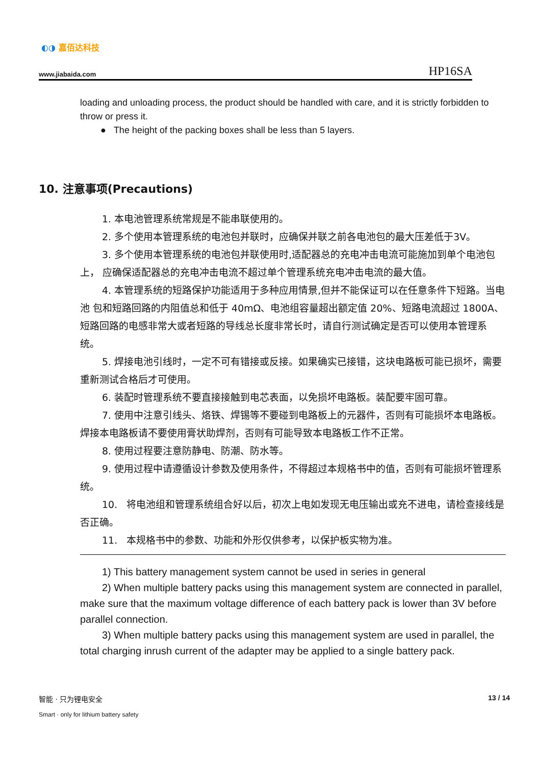◐◑ 嘉佰达科技
www.jiabaida.com HP16SA
loading and unloading process, the product should be handled with care, and it is strictly forbidden to throw or press it.
● The height of the packing boxes shall be less than 5 layers.
10. 注意事项(Precautions)
1. 本电池管理系统常规是不能串联使用的。
2. 多个使用本管理系统的电池包并联时，应确保并联之前各电池包的最大压差低于3V。
3. 多个使用本管理系统的电池包并联使用时,适配器总的充电冲击电流可能施加到单个电池包上， 应确保适配器总的充电冲击电流不超过单个管理系统充电冲击电流的最大值。
4. 本管理系统的短路保护功能适用于多种应用情景,但并不能保证可以在任意条件下短路。当电池 包和短路回路的内阻值总和低于 40mΩ、电池组容量超出额定值 20%、短路电流超过 1800A、短路回路的电感非常大或者短路的导线总长度非常长时，请自行测试确定是否可以使用本管理系统。
5. 焊接电池引线时，一定不可有错接或反接。如果确实已接错，这块电路板可能已损坏，需要重新测试合格后才可使用。
6. 装配时管理系统不要直接接触到电芯表面，以免损坏电路板。装配要牢固可靠。
7. 使用中注意引线头、烙铁、焊锡等不要碰到电路板上的元器件，否则有可能损坏本电路板。焊接本电路板请不要使用膏状助焊剂，否则有可能导致本电路板工作不正常。
8. 使用过程要注意防静电、防潮、防水等。
9. 使用过程中请遵循设计参数及使用条件，不得超过本规格书中的值，否则有可能损坏管理系统。
10. 将电池组和管理系统组合好以后，初次上电如发现无电压输出或充不进电，请检查接线是否正确。
11. 本规格书中的参数、功能和外形仅供参考，以保护板实物为准。
1) This battery management system cannot be used in series in general
2) When multiple battery packs using this management system are connected in parallel, make sure that the maximum voltage difference of each battery pack is lower than 3V before parallel connection.
3) When multiple battery packs using this management system are used in parallel, the total charging inrush current of the adapter may be applied to a single battery pack.
智能 · 只为锂电安全
Smart · only for lithium battery safety
13 / 14